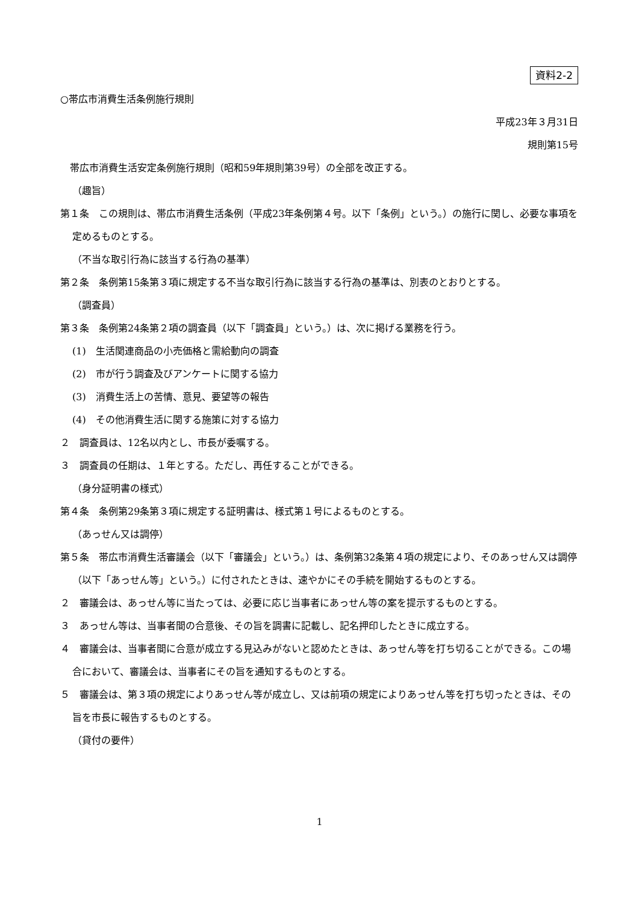資料2-2
○帯広市消費生活条例施行規則
平成23年３月31日
規則第15号
　帯広市消費生活安定条例施行規則（昭和59年規則第39号）の全部を改正する。
（趣旨）
第１条　この規則は、帯広市消費生活条例（平成23年条例第４号。以下「条例」という。）の施行に関し、必要な事項を定めるものとする。
（不当な取引行為に該当する行為の基準）
第２条　条例第15条第３項に規定する不当な取引行為に該当する行為の基準は、別表のとおりとする。
（調査員）
第３条　条例第24条第２項の調査員（以下「調査員」という。）は、次に掲げる業務を行う。
(1)　生活関連商品の小売価格と需給動向の調査
(2)　市が行う調査及びアンケートに関する協力
(3)　消費生活上の苦情、意見、要望等の報告
(4)　その他消費生活に関する施策に対する協力
２　調査員は、12名以内とし、市長が委嘱する。
３　調査員の任期は、１年とする。ただし、再任することができる。
（身分証明書の様式）
第４条　条例第29条第３項に規定する証明書は、様式第１号によるものとする。
（あっせん又は調停）
第５条　帯広市消費生活審議会（以下「審議会」という。）は、条例第32条第４項の規定により、そのあっせん又は調停（以下「あっせん等」という。）に付されたときは、速やかにその手続を開始するものとする。
２　審議会は、あっせん等に当たっては、必要に応じ当事者にあっせん等の案を提示するものとする。
３　あっせん等は、当事者間の合意後、その旨を調書に記載し、記名押印したときに成立する。
４　審議会は、当事者間に合意が成立する見込みがないと認めたときは、あっせん等を打ち切ることができる。この場合において、審議会は、当事者にその旨を通知するものとする。
５　審議会は、第３項の規定によりあっせん等が成立し、又は前項の規定によりあっせん等を打ち切ったときは、その旨を市長に報告するものとする。
（貸付の要件）
1